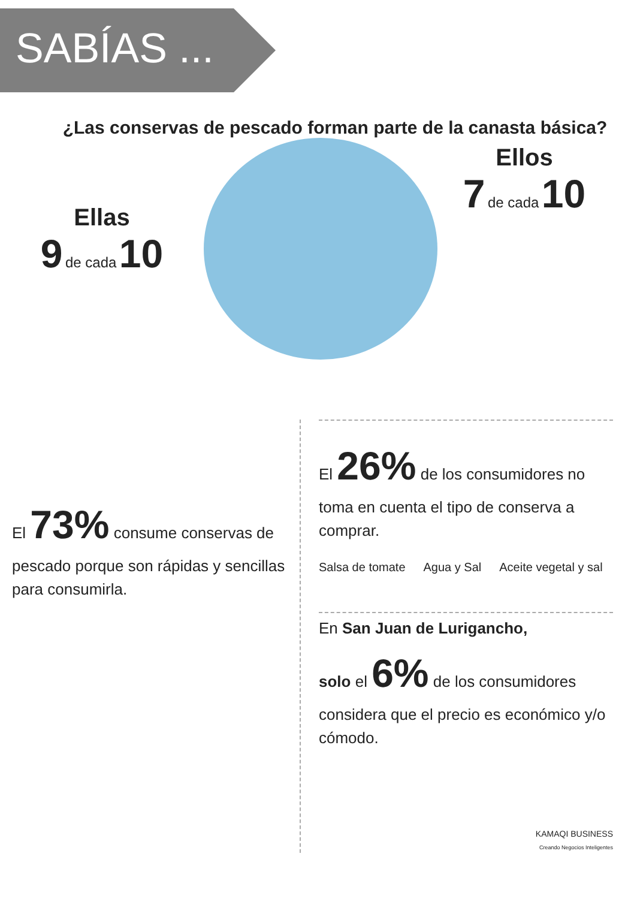SABÍAS ...
¿Las conservas de pescado forman parte de la canasta básica?
Ellas
9 de cada 10
Ellos
7 de cada 10
El 73% consume conservas de pescado porque son rápidas y sencillas para consumirla.
El 26% de los consumidores no toma en cuenta el tipo de conserva a comprar.
Salsa de tomate Agua y Sal Aceite vegetal y sal
En San Juan de Lurigancho,
solo el 6% de los consumidores considera que el precio es económico y/o cómodo.
KAMAQI BUSINESS
Creando Negocios Inteligentes